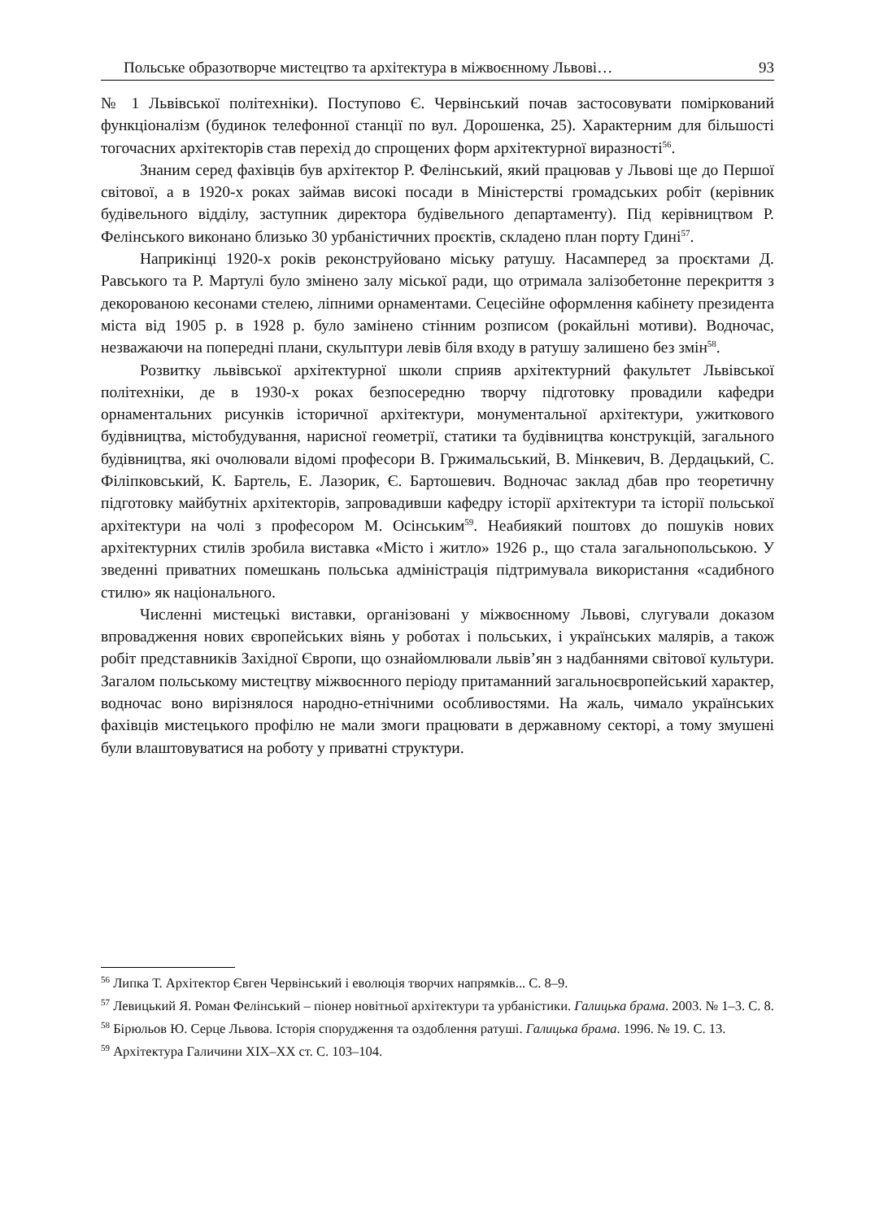Польське образотворче мистецтво та архітектура в міжвоєнному Львові… 93
№ 1 Львівської політехніки). Поступово Є. Червінський почав застосовувати поміркований функціоналізм (будинок телефонної станції по вул. Дорошенка, 25). Характерним для більшості тогочасних архітекторів став перехід до спрощених форм архітектурної виразності<sup>56</sup>.
Знаним серед фахівців був архітектор Р. Фелінський, який працював у Львові ще до Першої світової, а в 1920-х роках займав високі посади в Міністерстві громадських робіт (керівник будівельного відділу, заступник директора будівельного департаменту). Під керівництвом Р. Фелінського виконано близько 30 урбаністичних проєктів, складено план порту Гдині<sup>57</sup>.
Наприкінці 1920-х років реконструйовано міську ратушу. Насамперед за проєктами Д. Равського та Р. Мартулі було змінено залу міської ради, що отримала залізобетонне перекриття з декорованою кесонами стелею, ліпними орнаментами. Сецесійне оформлення кабінету президента міста від 1905 р. в 1928 р. було замінено стінним розписом (рокайльні мотиви). Водночас, незважаючи на попередні плани, скульптури левів біля входу в ратушу залишено без змін<sup>58</sup>.
Розвитку львівської архітектурної школи сприяв архітектурний факультет Львівської політехніки, де в 1930-х роках безпосередню творчу підготовку провадили кафедри орнаментальних рисунків історичної архітектури, монументальної архітектури, ужиткового будівництва, містобудування, нарисної геометрії, статики та будівництва конструкцій, загального будівництва, які очолювали відомі професори В. Гржимальський, В. Мінкевич, В. Дердацький, С. Філіпковський, К. Бартель, Е. Лазорик, Є. Бартошевич. Водночас заклад дбав про теоретичну підготовку майбутніх архітекторів, запровадивши кафедру історії архітектури та історії польської архітектури на чолі з професором М. Осінським<sup>59</sup>. Неабиякий поштовх до пошуків нових архітектурних стилів зробила виставка «Місто і житло» 1926 р., що стала загальнопольською. У зведенні приватних помешкань польська адміністрація підтримувала використання «садибного стилю» як національного.
Численні мистецькі виставки, організовані у міжвоєнному Львові, слугували доказом впровадження нових європейських віянь у роботах і польських, і українських малярів, а також робіт представників Західної Європи, що ознайомлювали львів’ян з надбаннями світової культури. Загалом польському мистецтву міжвоєнного періоду притаманний загальноєвропейський характер, водночас воно вирізнялося народно-етнічними особливостями. На жаль, чимало українських фахівців мистецького профілю не мали змоги працювати в державному секторі, а тому змушені були влаштовуватися на роботу у приватні структури.
<sup>56</sup> Липка Т. Архітектор Євген Червінський і еволюція творчих напрямків... С. 8–9.
<sup>57</sup> Левицький Я. Роман Фелінський – піонер новітньої архітектури та урбаністики. Галицька брама. 2003. № 1–3. С. 8.
<sup>58</sup> Бірюльов Ю. Серце Львова. Історія спорудження та оздоблення ратуші. Галицька брама. 1996. № 19. С. 13.
<sup>59</sup> Архітектура Галичини ХІХ–ХХ ст. С. 103–104.